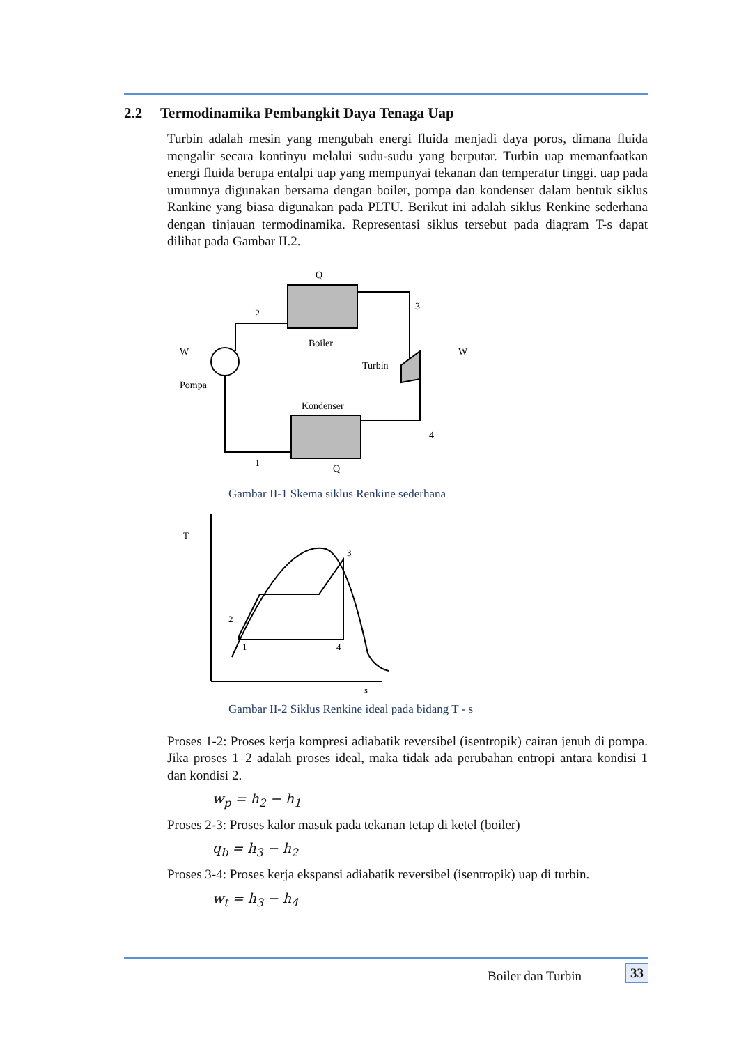2.2 Termodinamika Pembangkit Daya Tenaga Uap
Turbin adalah mesin yang mengubah energi fluida menjadi daya poros, dimana fluida mengalir secara kontinyu melalui sudu-sudu yang berputar. Turbin uap memanfaatkan energi fluida berupa entalpi uap yang mempunyai tekanan dan temperatur tinggi. uap pada umumnya digunakan bersama dengan boiler, pompa dan kondenser dalam bentuk siklus Rankine yang biasa digunakan pada PLTU. Berikut ini adalah siklus Renkine sederhana dengan tinjauan termodinamika. Representasi siklus tersebut pada diagram T-s dapat dilihat pada Gambar II.2.
Q
2
3
Boiler
Turbin
W
W
Pompa
Kondenser
4
1
Q
Gambar II-1 Skema siklus Renkine sederhana
T
s
2
1
3
4
Gambar II-2 Siklus Renkine ideal pada bidang T - s
Proses 1-2: Proses kerja kompresi adiabatik reversibel (isentropik) cairan jenuh di pompa. Jika proses 1–2 adalah proses ideal, maka tidak ada perubahan entropi antara kondisi 1 dan kondisi 2.
w<sub>p</sub> = h<sub>2</sub> − h<sub>1</sub>
Proses 2-3: Proses kalor masuk pada tekanan tetap di ketel (boiler)
q<sub>b</sub> = h<sub>3</sub> − h<sub>2</sub>
Proses 3-4: Proses kerja ekspansi adiabatik reversibel (isentropik) uap di turbin.
w<sub>t</sub> = h<sub>3</sub> − h<sub>4</sub>
Boiler dan Turbin 33